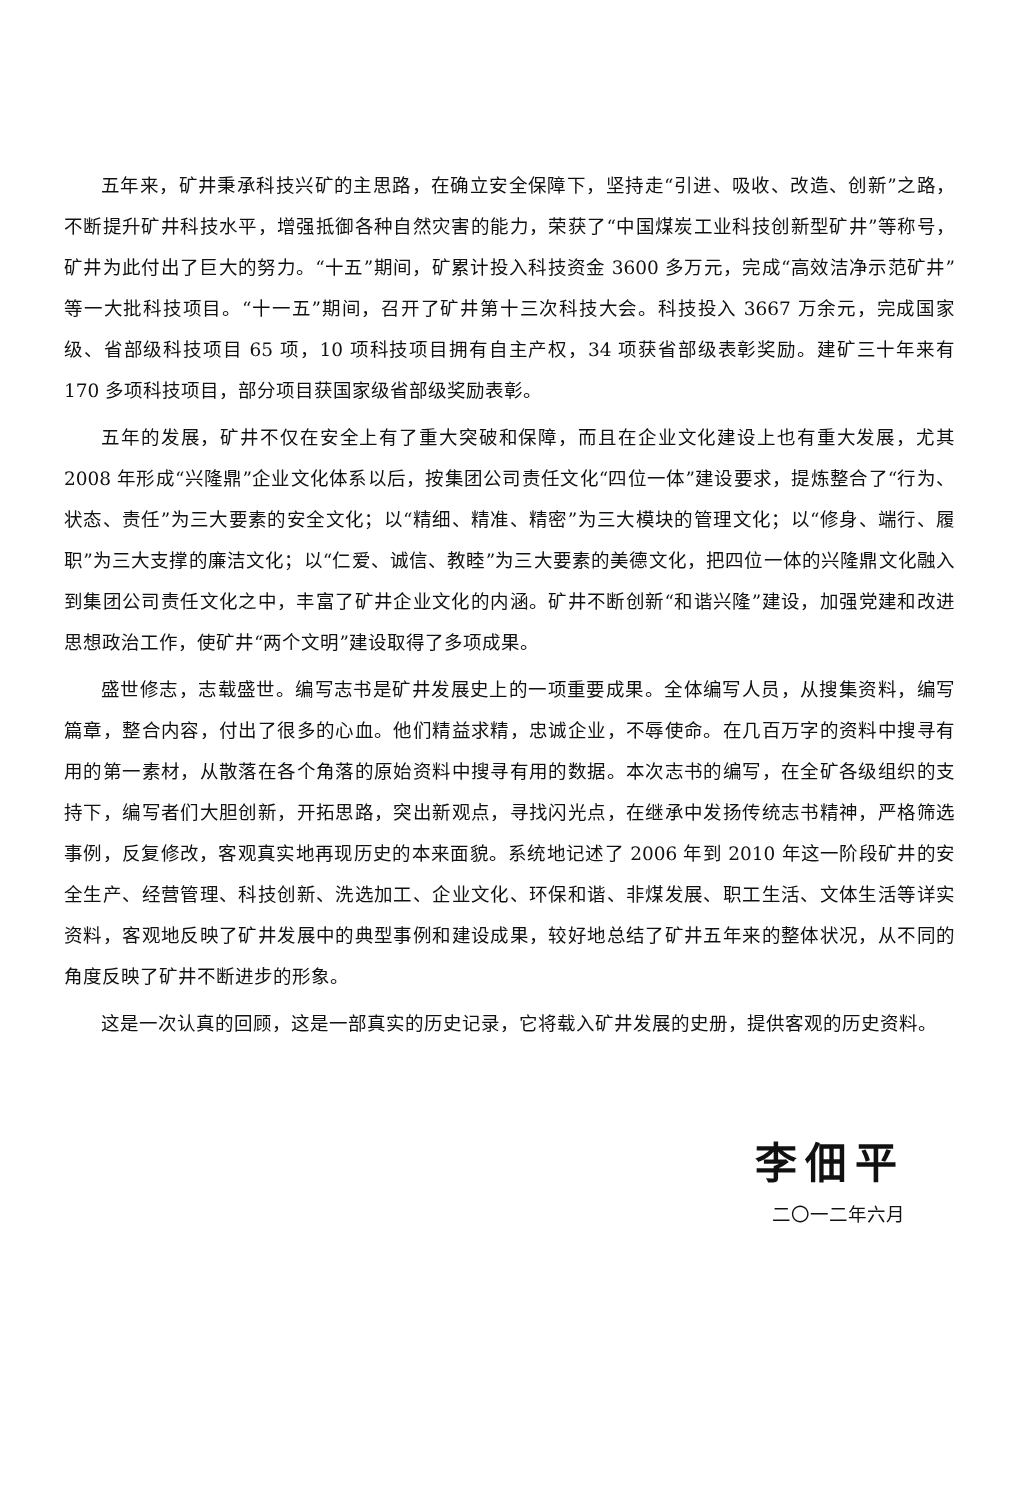五年来，矿井秉承科技兴矿的主思路，在确立安全保障下，坚持走“引进、吸收、改造、创新”之路，不断提升矿井科技水平，增强抵御各种自然灾害的能力，荣获了“中国煤炭工业科技创新型矿井”等称号，矿井为此付出了巨大的努力。“十五”期间，矿累计投入科技资金 3600 多万元，完成“高效洁净示范矿井”等一大批科技项目。“十一五”期间，召开了矿井第十三次科技大会。科技投入 3667 万余元，完成国家级、省部级科技项目 65 项，10 项科技项目拥有自主产权，34 项获省部级表彰奖励。建矿三十年来有 170 多项科技项目，部分项目获国家级省部级奖励表彰。
五年的发展，矿井不仅在安全上有了重大突破和保障，而且在企业文化建设上也有重大发展，尤其 2008 年形成“兴隆鼎”企业文化体系以后，按集团公司责任文化“四位一体”建设要求，提炼整合了“行为、状态、责任”为三大要素的安全文化；以“精细、精准、精密”为三大模块的管理文化；以“修身、端行、履职”为三大支撑的廉洁文化；以“仁爱、诚信、教睦”为三大要素的美德文化，把四位一体的兴隆鼎文化融入到集团公司责任文化之中，丰富了矿井企业文化的内涵。矿井不断创新“和谐兴隆”建设，加强党建和改进思想政治工作，使矿井“两个文明”建设取得了多项成果。
盛世修志，志载盛世。编写志书是矿井发展史上的一项重要成果。全体编写人员，从搜集资料，编写篇章，整合内容，付出了很多的心血。他们精益求精，忠诚企业，不辱使命。在几百万字的资料中搜寻有用的第一素材，从散落在各个角落的原始资料中搜寻有用的数据。本次志书的编写，在全矿各级组织的支持下，编写者们大胆创新，开拓思路，突出新观点，寻找闪光点，在继承中发扬传统志书精神，严格筛选事例，反复修改，客观真实地再现历史的本来面貌。系统地记述了 2006 年到 2010 年这一阶段矿井的安全生产、经营管理、科技创新、洗选加工、企业文化、环保和谐、非煤发展、职工生活、文体生活等详实资料，客观地反映了矿井发展中的典型事例和建设成果，较好地总结了矿井五年来的整体状况，从不同的角度反映了矿井不断进步的形象。
这是一次认真的回顾，这是一部真实的历史记录，它将载入矿井发展的史册，提供客观的历史资料。
李佃平
二〇一二年六月